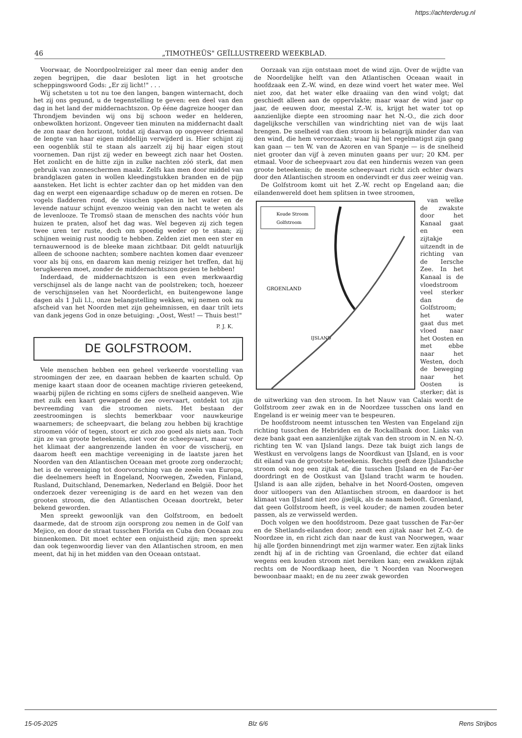https://achterderug.nl
46 „TIMOTHEÜS" GEÏLLUSTREERD WEEKBLAD.
Voorwaar, de Noordpoolreiziger zal meer dan eenig ander den zegen begrijpen, die daar besloten ligt in het grootsche scheppingswoord Gods: „Er zij licht!" . . .
Wij schetsten u tot nu toe den langen, bangen winternacht, doch het zij ons gegund, u de tegenstelling te geven: een deel van den dag in het land der middernachtszon. Op ééne dagreize hooger dan Throndjem bevinden wij ons bij schoon weder en helderen, onbewolkten horizont. Ongeveer tien minuten na middernacht daalt de zon naar den horizont, totdat zij daarvan op ongeveer driemaal de lengte van haar eigen middellijn verwijderd is. Hier schijnt zij een oogenblik stil te staan als aarzelt zij bij haar eigen stout voornemen. Dan rijst zij weder en beweegt zich naar het Oosten. Het zonlicht en de hitte zijn in zulke nachten zóó sterk, dat men gebruik van zonneschermen maakt. Zelfs kan men door middel van brandglazen gaten in wollen kleedingstukken branden en de pijp aansteken. Het licht is echter zachter dan op het midden van den dag en werpt een eigenaardige schaduw op de meren en rotsen. De vogels fladderen rond, de visschen spelen in het water en de levende natuur schijnt evenzoo weinig van den nacht te weten als de levenlooze. Te Tromsö staan de menschen des nachts vóór hun huizen te praten, alsof het dag was. Wel begeven zij zich tegen twee uren ter ruste, doch om spoedig weder op te staan; zij schijnen weinig rust noodig te hebben. Zelden ziet men een ster en ternauwernood is de bleeke maan zichtbaar. Dit geldt natuurlijk alleen de schoone nachten; sombere nachten komen daar evenzeer voor als bij ons, en daarom kan menig reiziger het treffen, dat hij terugkeeren moet, zonder de middernachtszon gezien te hebben!
Inderdaad, de middernachtszon is een even merkwaardig verschijnsel als de lange nacht van de poolstreken; toch, hoezeer de verschijnselen van het Noorderlicht, en buitengewone lange dagen als 1 Juli l.l., onze belangstelling wekken, wij nemen ook nu afscheid van het Noorden met zijn geheimnissen, en daar trilt iets van dank jegens God in onze betuiging: „Oost, West! — Thuis best!"
P. J. K.
DE GOLFSTROOM.
Vele menschen hebben een geheel verkeerde voorstelling van stroomingen der zee, en daaraan hebben de kaarten schuld. Op menige kaart staan door de oceanen machtige rivieren geteekend, waarbij pijlen de richting en soms cijfers de snelheid aangeven. Wie met zulk een kaart gewapend de zee overvaart, ontdekt tot zijn bevreemding van die stroomen niets. Het bestaan der zeestroomingen is slechts bemerkbaar voor nauwkeurige waarnemers; de scheepvaart, die belang zou hebben bij krachtige stroomen vóór of tegen, stoort er zich zoo goed als niets aan. Toch zijn ze van groote beteekenis, niet voor de scheepvaart, maar voor het klimaat der aangrenzende landen èn voor de visscherij, en daarom heeft een machtige vereeniging in de laatste jaren het Noorden van den Atlantischen Oceaan met groote zorg onderzocht; het is de vereeniging tot doorvorsching van de zeeën van Europa, die deelnemers heeft in Engeland, Noorwegen, Zweden, Finland, Rusland, Duitschland, Denemarken, Nederland en België. Door het onderzoek dezer vereeniging is de aard en het wezen van den grooten stroom, die den Atlantischen Oceaan doortrekt, beter bekend geworden.
Men spreekt gewoonlijk van den Golfstroom, en bedoelt daarmede, dat de stroom zijn oorsprong zou nemen in de Golf van Mejico, en door de straat tusschen Florida en Cuba den Oceaan zou binnenkomen. Dit moet echter een onjuistheid zijn; men spreekt dan ook tegenwoordig liever van den Atlantischen stroom, en men meent, dat hij in het midden van den Oceaan ontstaat.
Oorzaak van zijn ontstaan moet de wind zijn. Over de wijdte van de Noordelijke helft van den Atlantischen Oceaan waait in hoofdzaak een Z.-W. wind, en deze wind voert het water mee. Wel niet zoo, dat het water elke draaiing van den wind volgt; dat geschiedt alleen aan de oppervlakte; maar waar de wind jaar op jaar, de eeuwen door, meestal Z.-W. is, krijgt het water tot op aanzienlijke diepte een strooming naar het N.-O., die zich door dagelijksche verschillen van windrichting niet van de wijs laat brengen. De snelheid van dien stroom is belangrijk minder dan van den wind, die hem veroorzaakt; waar hij het regelmatigst zijn gang kan gaan — ten W. van de Azoren en van Spanje — is de snelheid niet grooter dan vijf à zeven minuten gaans per uur; 20 KM. per etmaal. Voor de scheepvaart zou dat een hindernis wezen van geen groote beteekenis; de meeste scheepvaart richt zich echter dwars door den Atlantischen stroom en ondervindt er dus zeer weinig van.
De Golfstroom komt uit het Z.-W. recht op Engeland aan; die eilandenwereld doet hem splitsen in twee stroomen,
Koude Stroom
Golfstroom
GROENLAND
IJSLAND
van welke de zwakste door het Kanaal gaat en een zijtakje uitzendt in de richting van de Iersche Zee. In het Kanaal is de vloedstroom veel sterker dan de Golfstroom; het water gaat dus met vloed naar het Oosten en met ebbe naar het Westen, doch de beweging naar het Oosten is sterker; dàt is de uitwerking van den stroom. In het Nauw van Calais wordt de Golfstroom zeer zwak en in de Noordzee tusschen ons land en Engeland is er weinig meer van te bespeuren.
De hoofdstroom neemt intusschen ten Westen van Engeland zijn richting tusschen de Hebriden en de Rockallbank door. Links van deze bank gaat een aanzienlijke zijtak van den stroom in N. en N.-O. richting ten W. van IJsland langs. Deze tak buigt zich langs de Westkust en vervolgens langs de Noordkust van IJsland, en is voor dit eiland van de grootste beteekenis. Rechts geeft deze IJslandsche stroom ook nog een zijtak af, die tusschen IJsland en de Far-öer doordringt en de Oostkust van IJsland tracht warm te houden. IJsland is aan alle zijden, behalve in het Noord-Oosten, omgeven door uitloopers van den Atlantischen stroom, en daardoor is het klimaat van IJsland niet zoo ijselijk, als de naam belooft. Groenland, dat geen Golfstroom heeft, is veel kouder; de namen zouden beter passen, als ze verwisseld werden.
Doch volgen we den hoofdstroom. Deze gaat tusschen de Far-öer en de Shetlands-eilanden door; zendt een zijtak naar het Z.-O. de Noordzee in, en richt zich dan naar de kust van Noorwegen, waar hij alle fjorden binnendringt met zijn warmer water. Een zijtak links zendt hij af in de richting van Groenland, die echter dat eiland wegens een kouden stroom niet bereiken kan; een zwakken zijtak rechts om de Noordkaap heen, die 't Noorden van Noorwegen bewoonbaar maakt; en de nu zeer zwak geworden
15-05-2025 Blz 6/6 Rens Strijbos